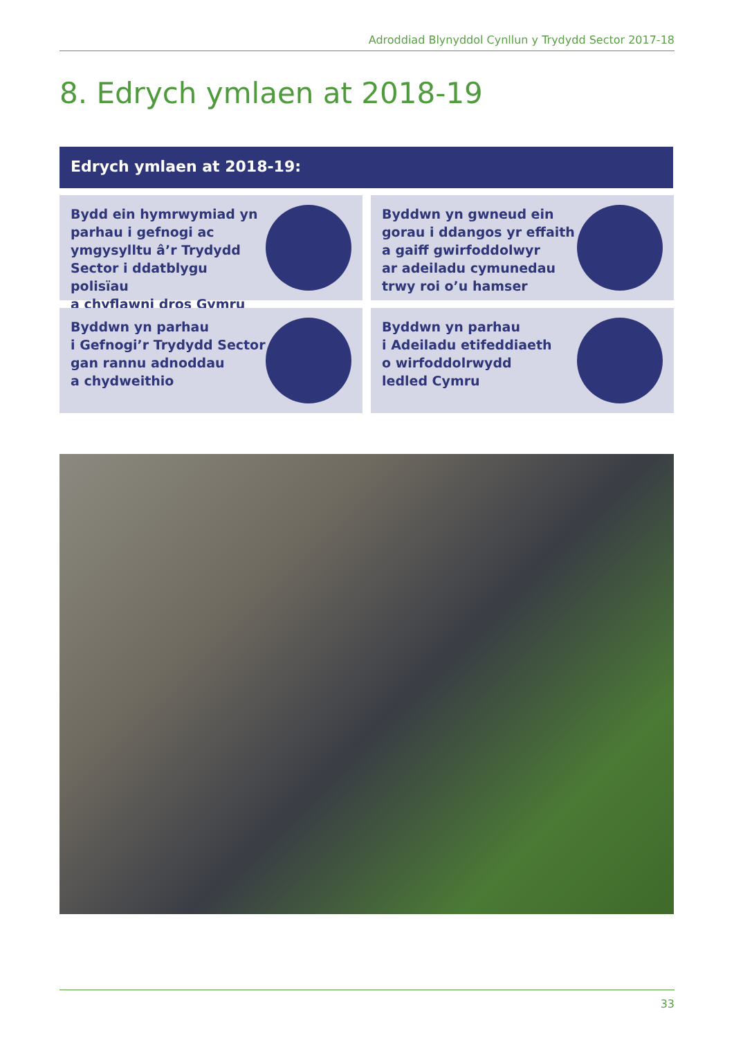Adroddiad Blynyddol Cynllun y Trydydd Sector 2017-18
8. Edrych ymlaen at 2018-19
Edrych ymlaen at 2018-19:
Bydd ein hymrwymiad yn
parhau i gefnogi ac
ymgysylltu â’r Trydydd
Sector i ddatblygu polisïau
a chyflawni dros Gymru
Byddwn yn gwneud ein
gorau i ddangos yr effaith
a gaiff gwirfoddolwyr
ar adeiladu cymunedau
trwy roi o’u hamser
Byddwn yn parhau
i Gefnogi’r Trydydd Sector
gan rannu adnoddau
a chydweithio
Byddwn yn parhau
i Adeiladu etifeddiaeth
o wirfoddolrwydd
ledled Cymru
33